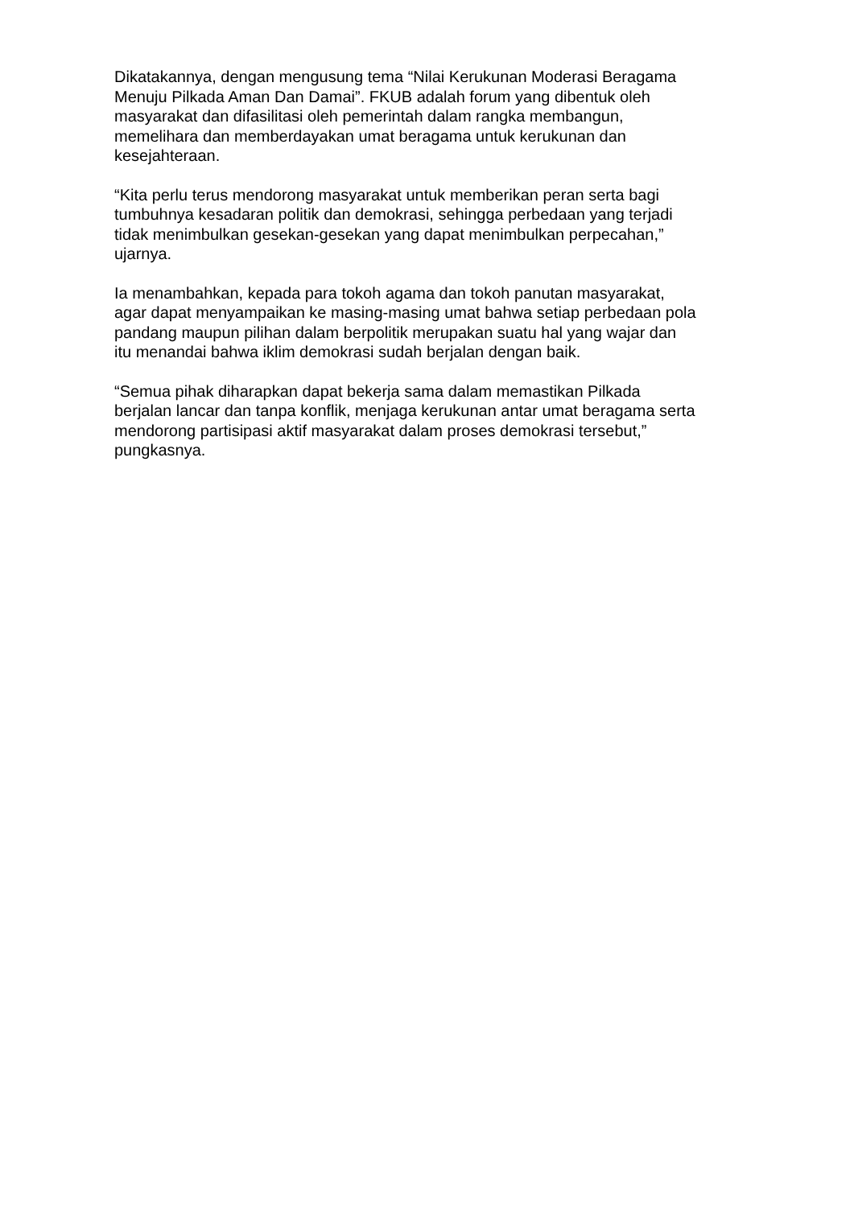Dikatakannya, dengan mengusung tema “Nilai Kerukunan Moderasi Beragama
Menuju Pilkada Aman Dan Damai”. FKUB adalah forum yang dibentuk oleh
masyarakat dan difasilitasi oleh pemerintah dalam rangka membangun,
memelihara dan memberdayakan umat beragama untuk kerukunan dan
kesejahteraan.
“Kita perlu terus mendorong masyarakat untuk memberikan peran serta bagi
tumbuhnya kesadaran politik dan demokrasi, sehingga perbedaan yang terjadi
tidak menimbulkan gesekan-gesekan yang dapat menimbulkan perpecahan,”
ujarnya.
Ia menambahkan, kepada para tokoh agama dan tokoh panutan masyarakat,
agar dapat menyampaikan ke masing-masing umat bahwa setiap perbedaan pola
pandang maupun pilihan dalam berpolitik merupakan suatu hal yang wajar dan
itu menandai bahwa iklim demokrasi sudah berjalan dengan baik.
“Semua pihak diharapkan dapat bekerja sama dalam memastikan Pilkada
berjalan lancar dan tanpa konflik, menjaga kerukunan antar umat beragama serta
mendorong partisipasi aktif masyarakat dalam proses demokrasi tersebut,”
pungkasnya.